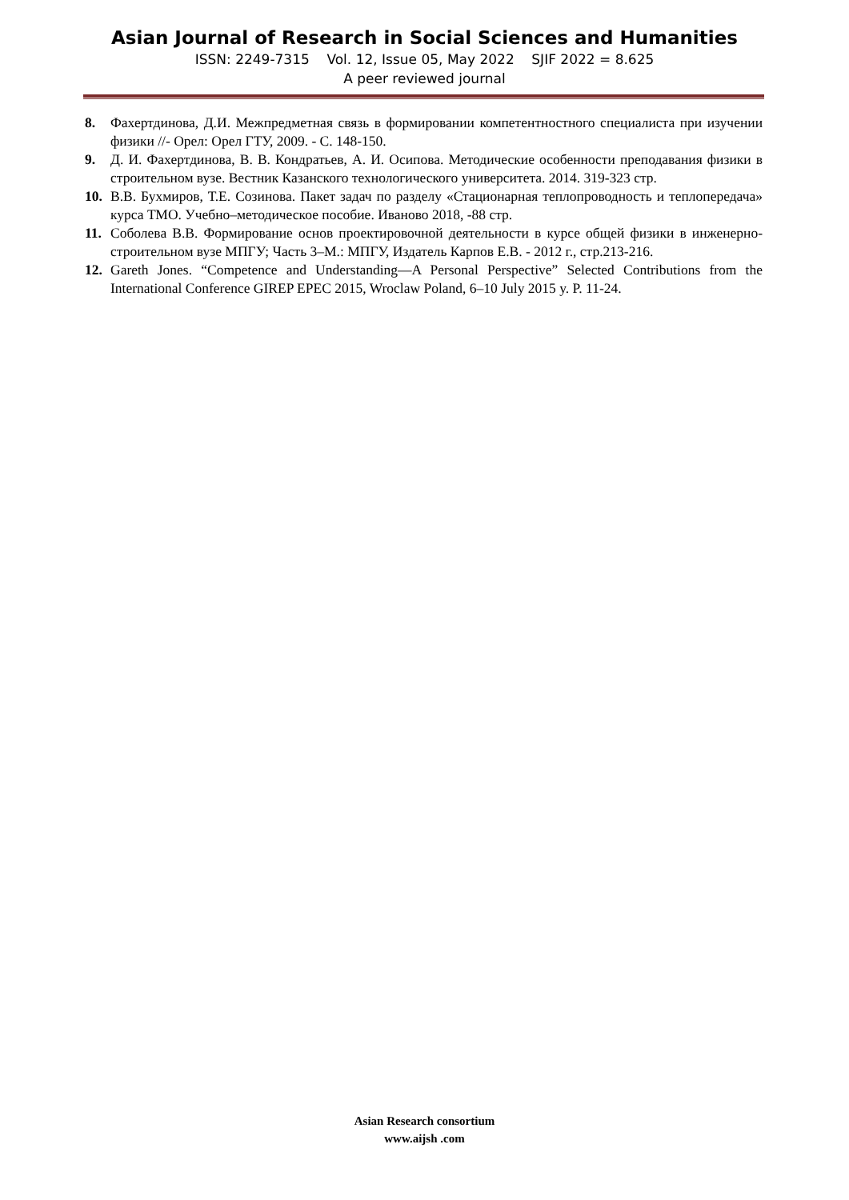Asian Journal of Research in Social Sciences and Humanities
ISSN: 2249-7315 Vol. 12, Issue 05, May 2022 SJIF 2022 = 8.625
A peer reviewed journal
8. Фахертдинова, Д.И. Межпредметная связь в формировании компетентностного специалиста при изучении физики //- Орел: Орел ГТУ, 2009. - С. 148-150.
9. Д. И. Фахертдинова, В. В. Кондратьев, А. И. Осипова. Методические особенности преподавания физики в строительном вузе. Вестник Казанского технологического университета. 2014. 319-323 стр.
10. В.В. Бухмиров, Т.Е. Созинова. Пакет задач по разделу «Стационарная теплопроводность и теплопередача» курса ТМО. Учебно–методическое пособие. Иваново 2018, -88 стр.
11. Соболева В.В. Формирование основ проектировочной деятельности в курсе общей физики в инженерно-строительном вузе МПГУ; Часть 3–М.: МПГУ, Издатель Карпов Е.В. - 2012 г., стр.213-216.
12. Gareth Jones. “Competence and Understanding—A Personal Perspective” Selected Contributions from the International Conference GIREP EPEC 2015, Wroclaw Poland, 6–10 July 2015 y. P. 11-24.
Asian Research consortium
www.aijsh .com